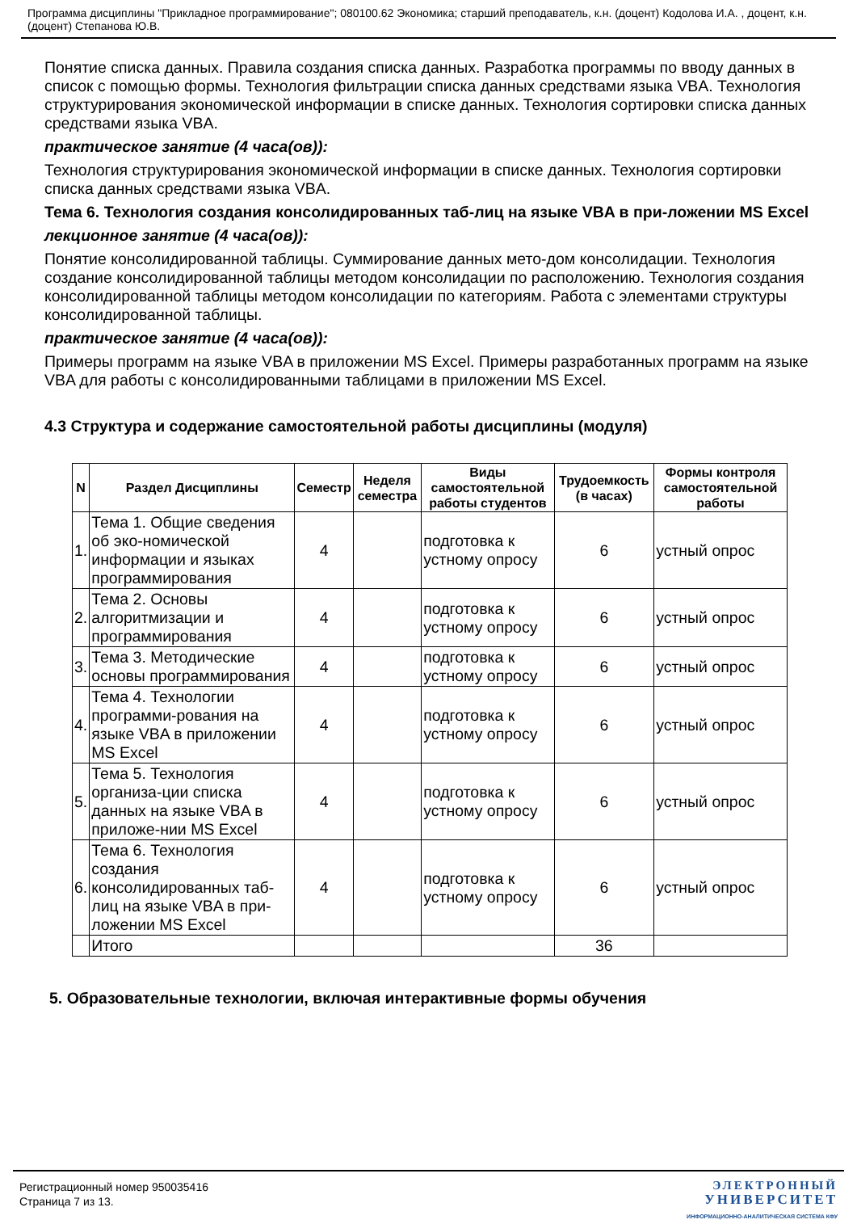Программа дисциплины "Прикладное программирование"; 080100.62 Экономика; старший преподаватель, к.н. (доцент) Кодолова И.А. , доцент, к.н. (доцент) Степанова Ю.В.
Понятие списка данных. Правила создания списка данных. Разработка программы по вводу данных в список с помощью формы. Технология фильтрации списка данных средствами языка VBA. Технология структурирования экономической информации в списке данных. Технология сортировки списка данных средствами языка VBA.
практическое занятие (4 часа(ов)):
Технология структурирования экономической информации в списке данных. Технология сортировки списка данных средствами языка VBA.
Тема 6. Технология создания консолидированных таб-лиц на языке VBA в при-ложении MS Excel
лекционное занятие (4 часа(ов)):
Понятие консолидированной таблицы. Суммирование данных мето-дом консолидации. Технология создание консолидированной таблицы методом консолидации по расположению. Технология создания консолидированной таблицы методом консолидации по категориям. Работа с элементами структуры консолидированной таблицы.
практическое занятие (4 часа(ов)):
Примеры программ на языке VBA в приложении MS Excel. Примеры разработанных программ на языке VBA для работы с консолидированными таблицами в приложении MS Excel.
4.3 Структура и содержание самостоятельной работы дисциплины (модуля)
| N | Раздел Дисциплины | Семестр | Неделя семестра | Виды самостоятельной работы студентов | Трудоемкость (в часах) | Формы контроля самостоятельной работы |
| --- | --- | --- | --- | --- | --- | --- |
| 1. | Тема 1. Общие сведения об эко-номической информации и языках программирования | 4 | | подготовка к устному опросу | 6 | устный опрос |
| 2. | Тема 2. Основы алгоритмизации и программирования | 4 | | подготовка к устному опросу | 6 | устный опрос |
| 3. | Тема 3. Методические основы программирования | 4 | | подготовка к устному опросу | 6 | устный опрос |
| 4. | Тема 4. Технологии программи-рования на языке VBA в приложении MS Excel | 4 | | подготовка к устному опросу | 6 | устный опрос |
| 5. | Тема 5. Технология организа-ции списка данных на языке VBA в приложе-нии MS Excel | 4 | | подготовка к устному опросу | 6 | устный опрос |
| 6. | Тема 6. Технология создания консолидированных таб-лиц на языке VBA в при-ложении MS Excel | 4 | | подготовка к устному опросу | 6 | устный опрос |
| | Итого | | | | 36 | |
5. Образовательные технологии, включая интерактивные формы обучения
Регистрационный номер 950035416
Страница 7 из 13.
ЭЛЕКТРОННЫЙ
УНИВЕРСИТЕТ
ИНФОРМАЦИОННО-АНАЛИТИЧЕСКАЯ СИСТЕМА КФУ